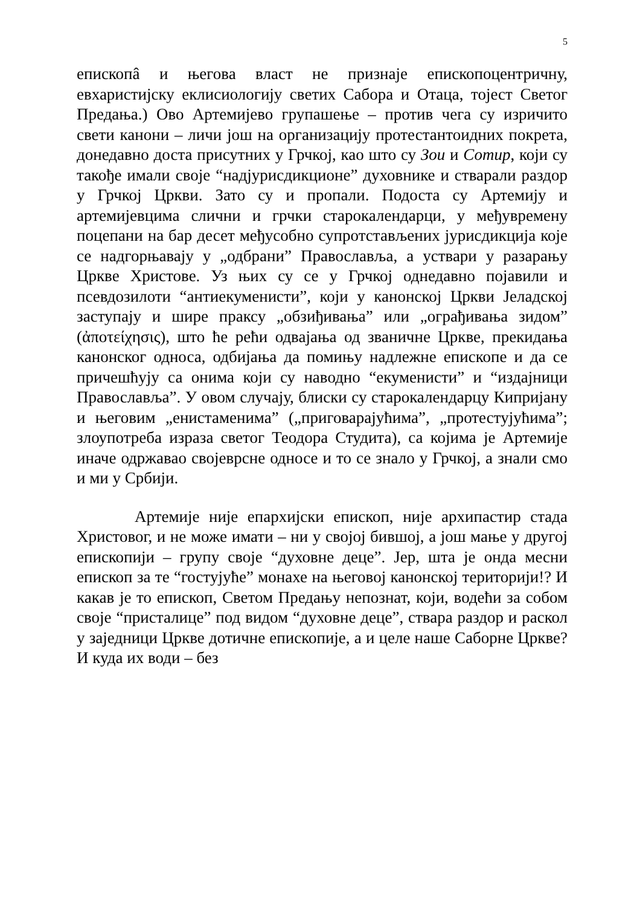5
епископâ и његова власт не признаје епископоцентричну, евхаристијску еклисиологију светих Сабора и Отаца, тојест Светог Предања.) Ово Артемијево групашење – против чега су изричито свети канони – личи још на организацију протестантоидних покрета, донедавно доста присутних у Грчкој, као што су Зои и Сотир, који су такође имали своје “надјурисдикционе” духовнике и стварали раздор у Грчкој Цркви. Зато су и пропали. Подоста су Артемију и артемијевцима слични и грчки старокалендарци, у међувремену поцепани на бар десет међусобно супротстављених јурисдикција које се надгорњавају у „одбрани” Православља, а уствари у разарању Цркве Христове. Уз њих су се у Грчкој однедавно појавили и псевдозилоти “антиекуменисти”, који у канонској Цркви Јеладској заступају и шире праксу „обзиђивања” или „ограђивања зидом” (ἀποτείχησις), што ће рећи одвајања од званичне Цркве, прекидања канонског односа, одбијања да помињу надлежне епископе и да се причешћују са онима који су наводно “екуменисти” и “издајници Православља”. У овом случају, блиски су старокалендарцу Кипријану и његовим „енистаменима” („приговарајућима”, „протестујућима”; злоупотреба израза светог Теодора Студита), са којима је Артемије иначе одржавао својеврсне односе и то се знало у Грчкој, а знали смо и ми у Србији.
Артемије није епархијски епископ, није архипастир стада Христовог, и не може имати – ни у својој бившој, а још мање у другој епископији – групу своје “духовне деце”. Јер, шта је онда месни епископ за те “гостујуће” монахе на његовој канонској територији!? И какав је то епископ, Светом Предању непознат, који, водећи за собом своје “присталице” под видом “духовне деце”, ствара раздор и раскол у заједници Цркве дотичне епископије, а и целе наше Саборне Цркве? И куда их води – без